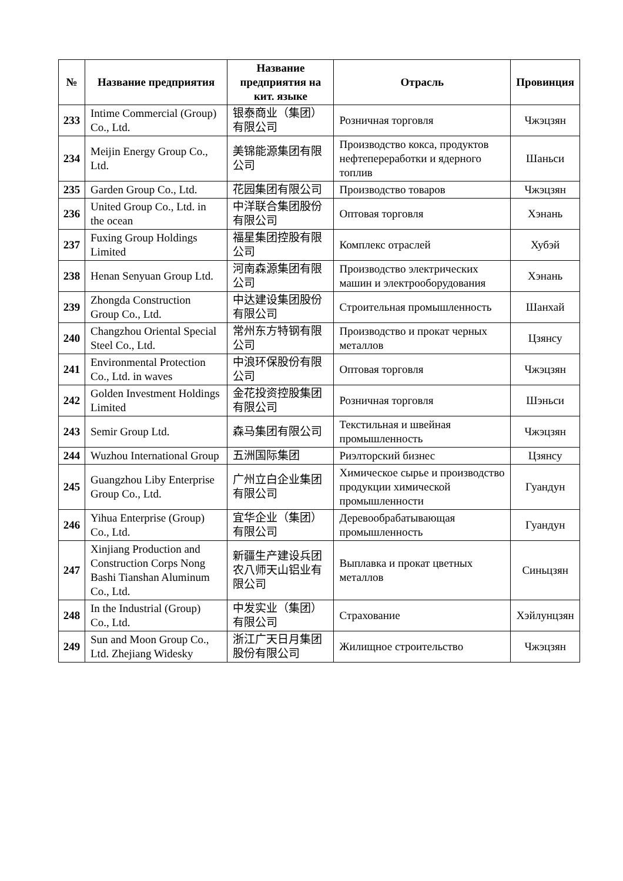| № | Название предприятия | Название предприятия на кит. языке | Отрасль | Провинция |
| --- | --- | --- | --- | --- |
| 233 | Intime Commercial (Group) Co., Ltd. | 银泰商业（集团）有限公司 | Розничная торговля | Чжэцзян |
| 234 | Meijin Energy Group Co., Ltd. | 美锦能源集团有限公司 | Производство кокса, продуктов нефтепереработки и ядерного топлив | Шаньси |
| 235 | Garden Group Co., Ltd. | 花园集团有限公司 | Производство товаров | Чжэцзян |
| 236 | United Group Co., Ltd. in the ocean | 中洋联合集团股份有限公司 | Оптовая торговля | Хэнань |
| 237 | Fuxing Group Holdings Limited | 福星集团控股有限公司 | Комплекс отраслей | Хубэй |
| 238 | Henan Senyuan Group Ltd. | 河南森源集团有限公司 | Производство электрических машин и электрооборудования | Хэнань |
| 239 | Zhongda Construction Group Co., Ltd. | 中达建设集团股份有限公司 | Строительная промышленность | Шанхай |
| 240 | Changzhou Oriental Special Steel Co., Ltd. | 常州东方特钢有限公司 | Производство и прокат черных металлов | Цзянсу |
| 241 | Environmental Protection Co., Ltd. in waves | 中浪环保股份有限公司 | Оптовая торговля | Чжэцзян |
| 242 | Golden Investment Holdings Limited | 金花投资控股集团有限公司 | Розничная торговля | Шэньси |
| 243 | Semir Group Ltd. | 森马集团有限公司 | Текстильная и швейная промышленность | Чжэцзян |
| 244 | Wuzhou International Group | 五洲国际集团 | Риэлторский бизнес | Цзянсу |
| 245 | Guangzhou Liby Enterprise Group Co., Ltd. | 广州立白企业集团有限公司 | Химическое сырье и производство продукции химической промышленности | Гуандун |
| 246 | Yihua Enterprise (Group) Co., Ltd. | 宜华企业（集团）有限公司 | Деревообрабатывающая промышленность | Гуандун |
| 247 | Xinjiang Production and Construction Corps Nong Bashi Tianshan Aluminum Co., Ltd. | 新疆生产建设兵团农八师天山铝业有限公司 | Выплавка и прокат цветных металлов | Синьцзян |
| 248 | In the Industrial (Group) Co., Ltd. | 中发实业（集团）有限公司 | Страхование | Хэйлунцзян |
| 249 | Sun and Moon Group Co., Ltd. Zhejiang Widesky | 浙江广天日月集团股份有限公司 | Жилищное строительство | Чжэцзян |